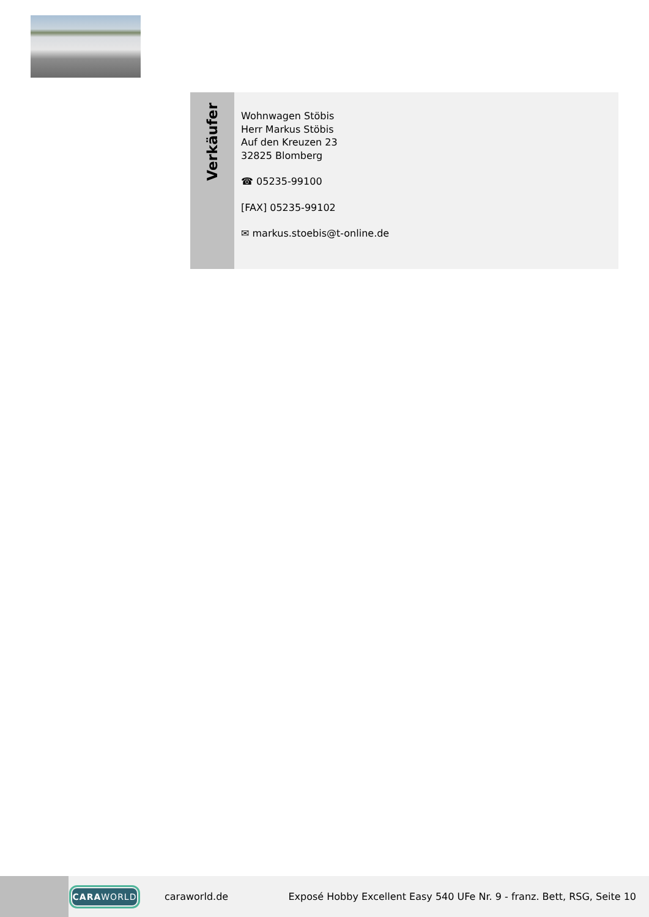Verkäufer
Wohnwagen Stöbis
Herr Markus Stöbis
Auf den Kreuzen 23
32825 Blomberg
☎ 05235-99100
[FAX] 05235-99102
✉ markus.stoebis@t-online.de
CARA WORLD
caraworld.de
Exposé Hobby Excellent Easy 540 UFe Nr. 9 - franz. Bett, RSG, Seite 10